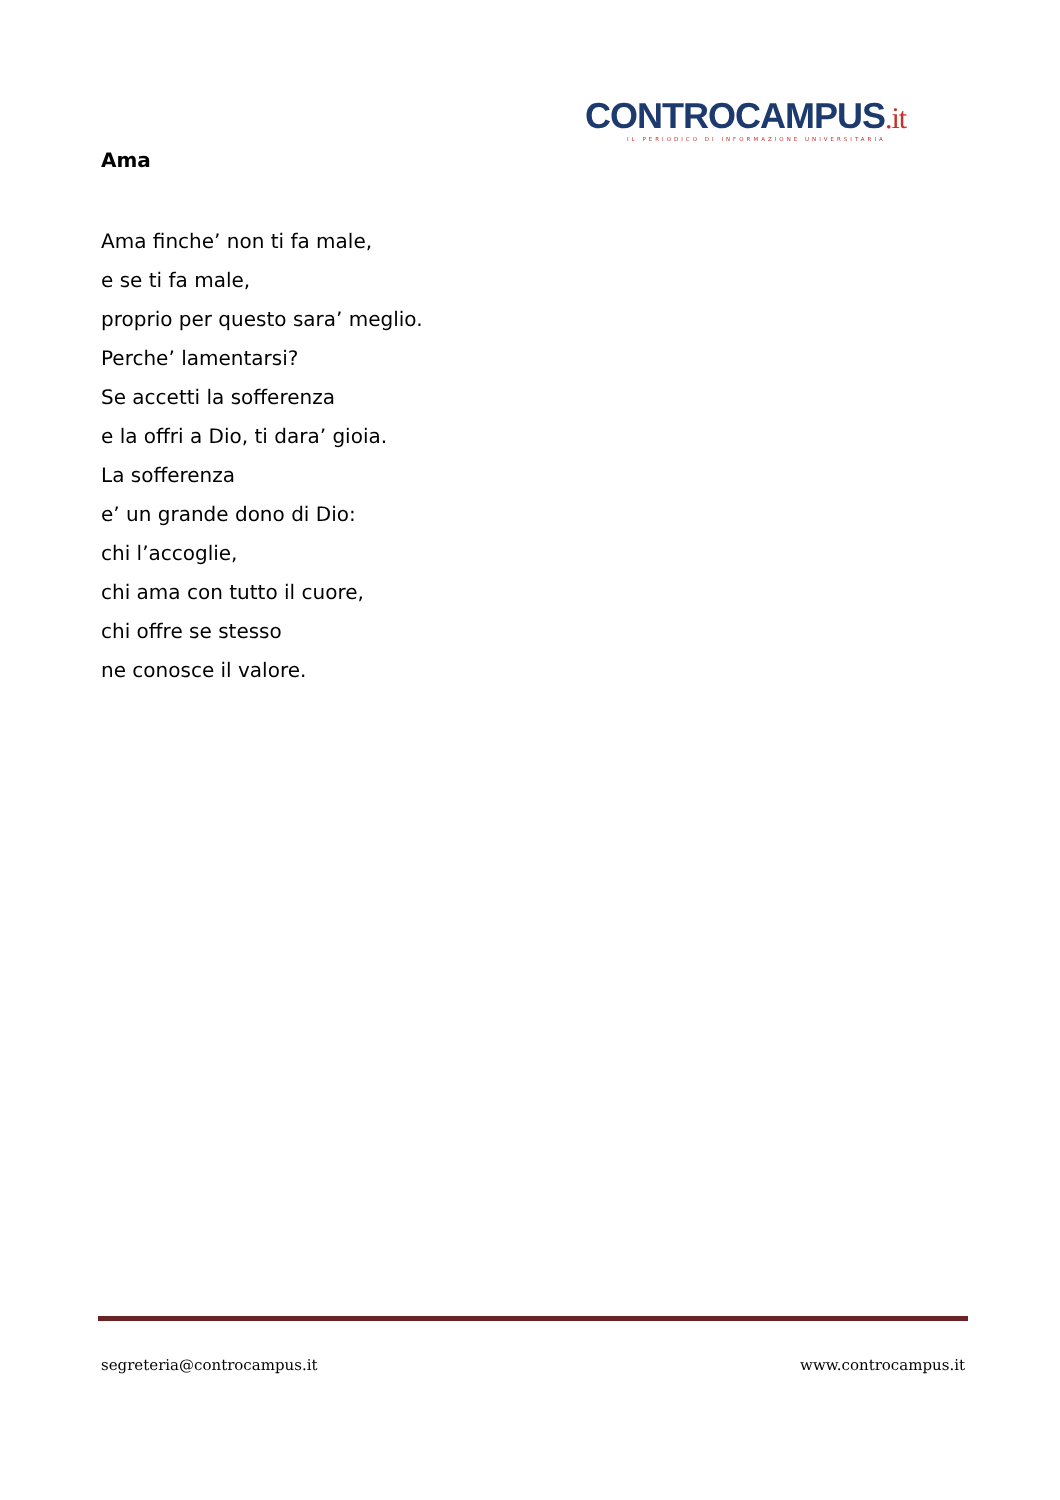CONTROCAMPUS.it
IL PERIODICO DI INFORMAZIONE UNIVERSITARIA
Ama
Ama finche’ non ti fa male,
e se ti fa male,
proprio per questo sara’ meglio.
Perche’ lamentarsi?
Se accetti la sofferenza
e la offri a Dio, ti dara’ gioia.
La sofferenza
e’ un grande dono di Dio:
chi l’accoglie,
chi ama con tutto il cuore,
chi offre se stesso
ne conosce il valore.
segreteria@controcampus.it www.controcampus.it